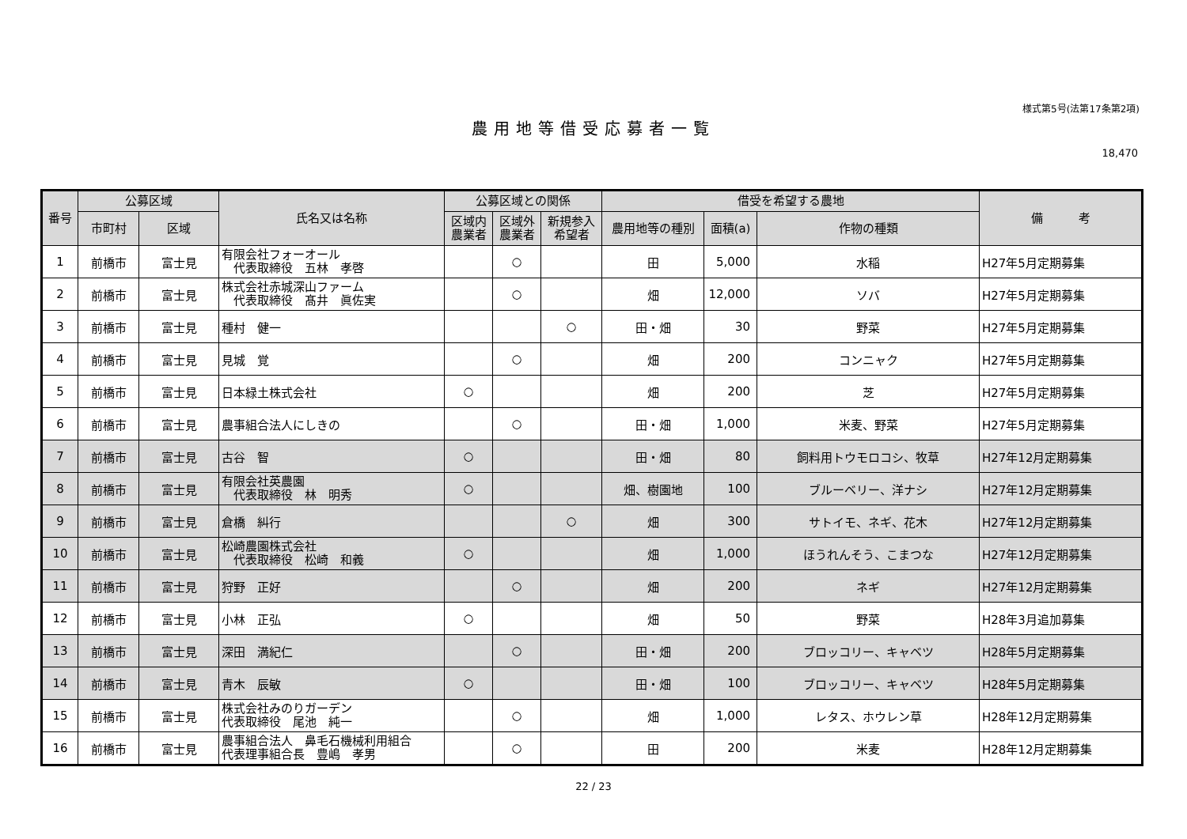様式第5号(法第17条第2項)
農用地等借受応募者一覧
18,470
| 番号 | 公募区域 | | 氏名又は名称 | 公募区域との関係 | | | 借受を希望する農地 | | | 備 考 |
| --- | --- | --- | --- | --- | --- | --- | --- | --- | --- | --- |
| | 市町村 | 区域 | | 区域内 農業者 | 区域外 農業者 | 新規参入 希望者 | 農用地等の種別 | 面積(a) | 作物の種類 | |
| 1 | 前橋市 | 富士見 | 有限会社フォーオール 代表取締役 五林 孝啓 | | ○ | | 田 | 5,000 | 水稲 | H27年5月定期募集 |
| 2 | 前橋市 | 富士見 | 株式会社赤城深山ファーム 代表取締役 髙井 眞佐実 | | ○ | | 畑 | 12,000 | ソバ | H27年5月定期募集 |
| 3 | 前橋市 | 富士見 | 種村 健一 | | | ○ | 田・畑 | 30 | 野菜 | H27年5月定期募集 |
| 4 | 前橋市 | 富士見 | 見城 覚 | | ○ | | 畑 | 200 | コンニャク | H27年5月定期募集 |
| 5 | 前橋市 | 富士見 | 日本緑土株式会社 | ○ | | | 畑 | 200 | 芝 | H27年5月定期募集 |
| 6 | 前橋市 | 富士見 | 農事組合法人にしきの | | ○ | | 田・畑 | 1,000 | 米麦、野菜 | H27年5月定期募集 |
| 7 | 前橋市 | 富士見 | 古谷 智 | ○ | | | 田・畑 | 80 | 飼料用トウモロコシ、牧草 | H27年12月定期募集 |
| 8 | 前橋市 | 富士見 | 有限会社英農園 代表取締役 林 明秀 | ○ | | | 畑、樹園地 | 100 | ブルーベリー、洋ナシ | H27年12月定期募集 |
| 9 | 前橋市 | 富士見 | 倉橋 糾行 | | | ○ | 畑 | 300 | サトイモ、ネギ、花木 | H27年12月定期募集 |
| 10 | 前橋市 | 富士見 | 松崎農園株式会社 代表取締役 松崎 和義 | ○ | | | 畑 | 1,000 | ほうれんそう、こまつな | H27年12月定期募集 |
| 11 | 前橋市 | 富士見 | 狩野 正好 | | ○ | | 畑 | 200 | ネギ | H27年12月定期募集 |
| 12 | 前橋市 | 富士見 | 小林 正弘 | ○ | | | 畑 | 50 | 野菜 | H28年3月追加募集 |
| 13 | 前橋市 | 富士見 | 深田 満紀仁 | | ○ | | 田・畑 | 200 | ブロッコリー、キャベツ | H28年5月定期募集 |
| 14 | 前橋市 | 富士見 | 青木 辰敏 | ○ | | | 田・畑 | 100 | ブロッコリー、キャベツ | H28年5月定期募集 |
| 15 | 前橋市 | 富士見 | 株式会社みのりガーデン 代表取締役 尾池 純一 | | ○ | | 畑 | 1,000 | レタス、ホウレン草 | H28年12月定期募集 |
| 16 | 前橋市 | 富士見 | 農事組合法人 鼻毛石機械利用組合 代表理事組合長 豊嶋 孝男 | | ○ | | 田 | 200 | 米麦 | H28年12月定期募集 |
22 / 23